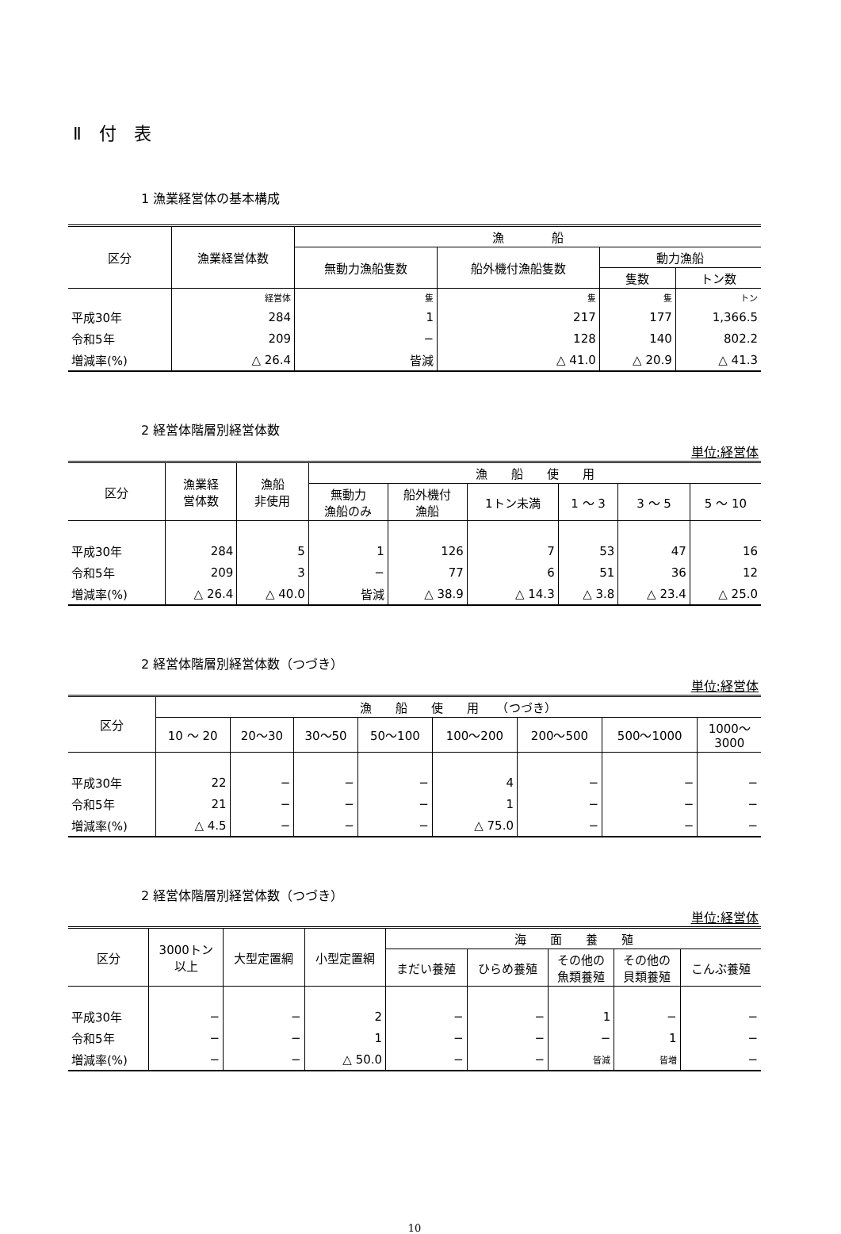Ⅱ　付　表
1 漁業経営体の基本構成
| 区分 | 漁業経営体数 | 漁 船 | | | |
| --- | --- | --- | --- | --- | --- |
| | | 無動力漁船隻数 | 船外機付漁船隻数 | 動力漁船 | |
| | | | | 隻数 | トン数 |
| | 経営体 | 隻 | 隻 | 隻 | トン |
| 平成30年 | 284 | 1 | 217 | 177 | 1,366.5 |
| 令和5年 | 209 | − | 128 | 140 | 802.2 |
| 増減率(%) | △ 26.4 | 皆減 | △ 41.0 | △ 20.9 | △ 41.3 |
2 経営体階層別経営体数
単位:経営体
| 区分 | 漁業経 営体数 | 漁船 非使用 | 漁 船 使 用 | | | | | |
| --- | --- | --- | --- | --- | --- | --- | --- | --- |
| | | | 無動力 漁船のみ | 船外機付 漁船 | 1トン未満 | 1 〜 3 | 3 〜 5 | 5 〜 10 |
| 平成30年 | 284 | 5 | 1 | 126 | 7 | 53 | 47 | 16 |
| 令和5年 | 209 | 3 | − | 77 | 6 | 51 | 36 | 12 |
| 増減率(%) | △ 26.4 | △ 40.0 | 皆減 | △ 38.9 | △ 14.3 | △ 3.8 | △ 23.4 | △ 25.0 |
2 経営体階層別経営体数（つづき）
単位:経営体
| 区分 | 漁 船 使 用 （つづき） | | | | | | | |
| --- | --- | --- | --- | --- | --- | --- | --- | --- |
| | 10 〜 20 | 20〜30 | 30〜50 | 50〜100 | 100〜200 | 200〜500 | 500〜1000 | 1000〜 3000 |
| 平成30年 | 22 | − | − | − | 4 | − | − | − |
| 令和5年 | 21 | − | − | − | 1 | − | − | − |
| 増減率(%) | △ 4.5 | − | − | − | △ 75.0 | − | − | − |
2 経営体階層別経営体数（つづき）
単位:経営体
| 区分 | 3000トン 以上 | 大型定置網 | 小型定置網 | 海 面 養 殖 | | | | |
| --- | --- | --- | --- | --- | --- | --- | --- | --- |
| | | | | まだい養殖 | ひらめ養殖 | その他の 魚類養殖 | その他の 貝類養殖 | こんぶ養殖 |
| 平成30年 | − | − | 2 | − | − | 1 | − | − |
| 令和5年 | − | − | 1 | − | − | − | 1 | − |
| 増減率(%) | − | − | △ 50.0 | − | − | 皆減 | 皆増 | − |
10